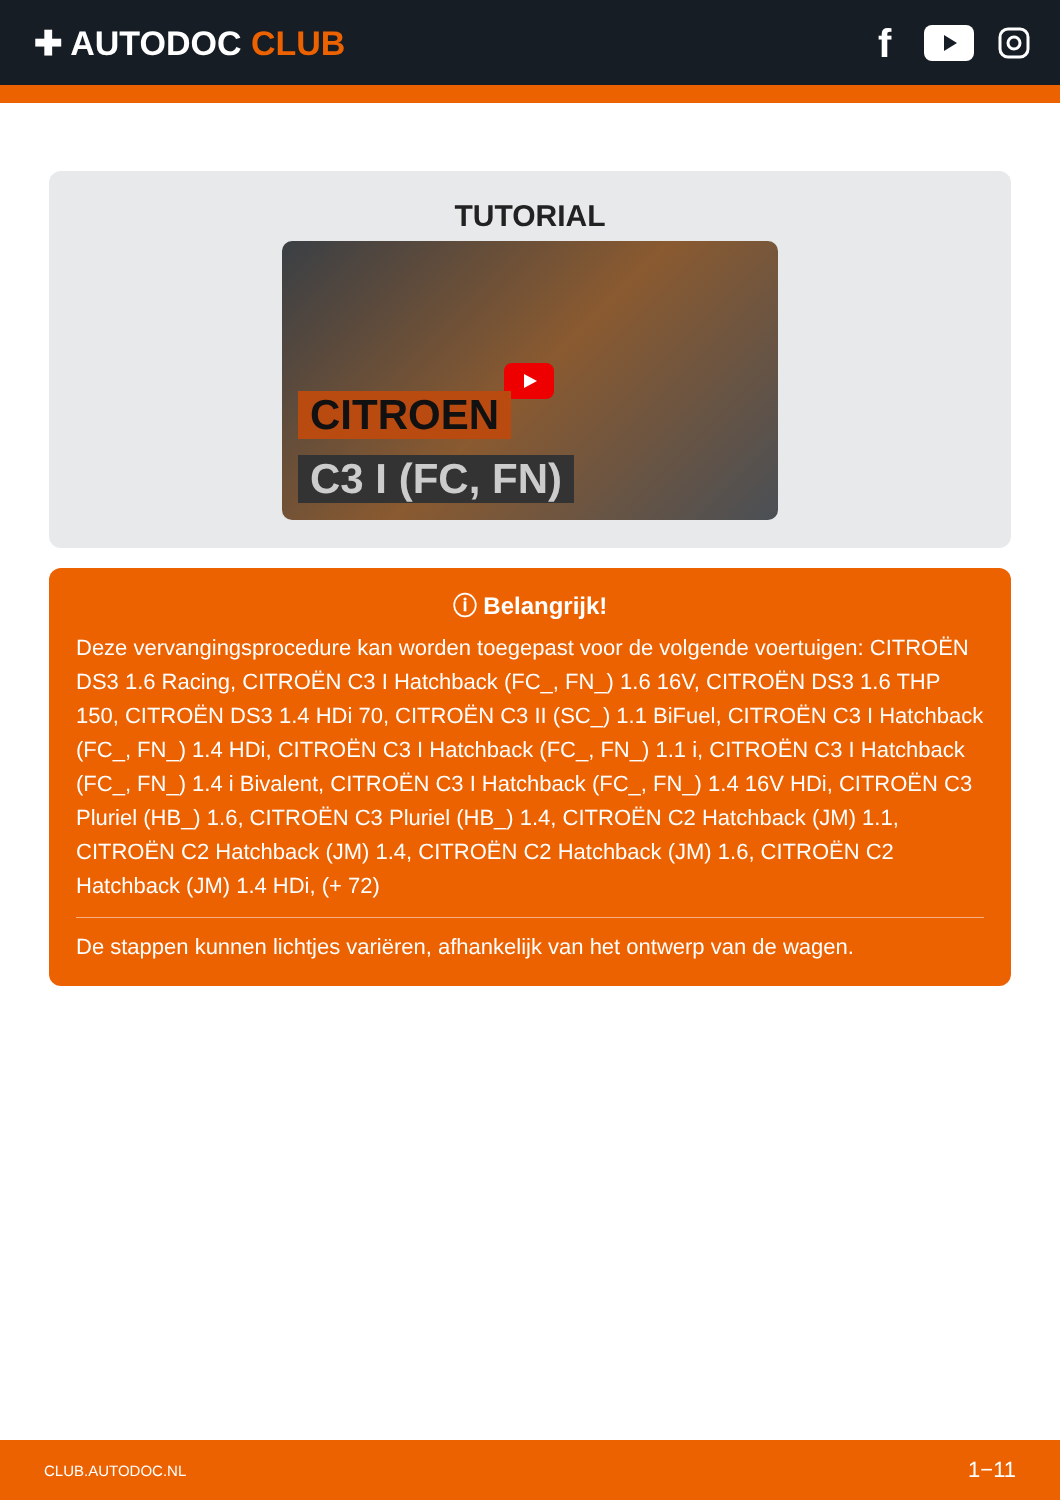✚ AUTODOC CLUB
f
TUTORIAL
CITROEN
C3 I (FC, FN)
ⓘ Belangrijk!
Deze vervangingsprocedure kan worden toegepast voor de volgende voertuigen: CITROËN DS3 1.6 Racing, CITROËN C3 I Hatchback (FC_, FN_) 1.6 16V, CITROËN DS3 1.6 THP 150, CITROËN DS3 1.4 HDi 70, CITROËN C3 II (SC_) 1.1 BiFuel, CITROËN C3 I Hatchback (FC_, FN_) 1.4 HDi, CITROËN C3 I Hatchback (FC_, FN_) 1.1 i, CITROËN C3 I Hatchback (FC_, FN_) 1.4 i Bivalent, CITROËN C3 I Hatchback (FC_, FN_) 1.4 16V HDi, CITROËN C3 Pluriel (HB_) 1.6, CITROËN C3 Pluriel (HB_) 1.4, CITROËN C2 Hatchback (JM) 1.1, CITROËN C2 Hatchback (JM) 1.4, CITROËN C2 Hatchback (JM) 1.6, CITROËN C2 Hatchback (JM) 1.4 HDi, (+ 72)
De stappen kunnen lichtjes variëren, afhankelijk van het ontwerp van de wagen.
CLUB.AUTODOC.NL 1−11